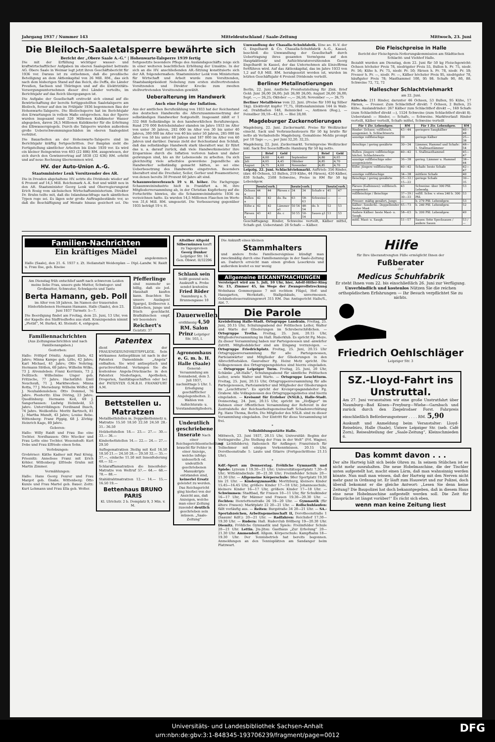Jahrgang 1937 / Nummer 143 Mitteldeutschland / Saale-Zeitung Mittwoch, 23. Juni
Die Bleiloch-Saaletalsperre bewährte sich
Bericht der „Obere Saale A.-G.“ | Hohenwarte-Talsperre 1939 fertig
Die mit der Erfüllung wichtiger wasser- und kraftwirtschaftlicher Aufgaben im oberen Saalegebiet betraute AG. Obere Saale in Weimar legt jetzt ihren Geschäftsbericht für 1936 vor. Daraus ist zu entnehmen, daß die preußische Beteiligung an dem Aktienkapital von 26 Mill. RM., das sich nach dem bisherigen Stand auf das Reich, die Deffa, die Länder Preußen, Sachsen und Thüringen und auf die Elektrizitäts-Versorgungsunternehmen dieser drei Länder verteilte, im Berichtsjahr auf das Reich übergegangen ist.
Die Aufgabe der Gesellschaft erstreckt sich einmal auf die Bewirtschaftung der bereits fertiggestellten Saaletalsperre am Bleiloch, ferner auf den im Frühjahr 1936 begonnenen Bau der Hohenwarte-Talsperre. Die Bleilochsperre hat im Berichtsjahr den Erwartungen in vollem Maße entsprochen. Aus der Sperre wurden insgesamt rund 320 Millionen Kubikmeter Wasser abgegeben, davon 26,5 Millionen Kubikmeter für die Erhöhung des Elbwasserspiegels. Durch die Talsperre wurden außerdem große Ueberschwemmungsschäden im oberen Saalegebiet verhütet.
Die Bauarbeiten an der Hohenwarte-Talsperre sind im Berichtsjahr kräftig fortgeschritten. Der Bauplan sieht die Fertigstellung sämtlicher Arbeiten bis Ende 1939 vor. Es wird ein kleiner Reingewinn von 403 (22 886) RM. ausgewiesen, der sich durch den Gewinnvortrag auf 5038 (32 636) RM. erhöht und auf neue Rechnung übernommen wird.
HV. der Auto-Union A.-G.
Staatsminister Lenk Vorsitzender des AR.
Die in Dresden abgehaltene HV. setzte die Dividende wieder auf 6 Prozent auf 14,5 Mill. Reichsmark A.-K. fest und wählt neu in den AR. Staatsminister Georg Lenk und Oberregierungsrat Erich Rosig vom sächsischen Wirtschaftsministerium. Direktor Dr. Bruhn teilte mit, daß die Inlandsnachfrage nach sämtlichen Typen rege sei. Es lägen sehr große Auftragsbestände vor, so daß die Beschäftigung auf Monate hinaus gesichert sei. Die fortgesetzte besondere Pflege des Auslandsgeschäfts zeige sich in einer weiteren beachtlichen Erhöhung der Umsätze. In der sich an die HV. anschließenden AR.-Sitzung konstituierte sich der AR. folgendermaßen: Staatsminister Lenk vom Ministerium für Wirtschaft und Arbeit wurde zum Vorsitzenden, Staatsbankpräsident Nebelung zum ersten stellvertretenden Vorsitzenden und Direktor Krecke zum zweiten stellvertretenden Vorsitzenden gewählt.
Ueberalterung im Handwerk
Auch eine Folge der Inflation.
Aus der amtlichen Berufszählung von 1933 hat der Reichsstand des deutschen Handwerks die Alterszusammensetzung der selbständigen Handwerker festgestellt. Insgesamt zählt er 1 332 068 Selbständige in den handwerklichen Berufszweigen. Rund 270 000 Betriebsinhaber standen im Jahre 1933 im Alter von unter 30 Jahren, 292 000 im Alter von 30 bis unter 40 Jahren, 300 000 im Alter von 40 bis unter 50 Jahren, 285 000 im Alter von 50 bis unter 60 Jahren und 187 000 im Alter von 60 Jahren und darüber. Daraus zieht der Reichsstand den Schluß, daß das selbständige Handwerk stark überaltert war. Er führt das u. a. darauf zurück, daß viele Handwerksmeister ihre Ersparnisse durch die Inflation verloren haben und daher gezwungen sind, bis an ihr Lebensende zu arbeiten. Da sich gleichzeitig viele arbeitslos gewordene Jugendliche als Handwerker selbständig gemacht hätten, so sei eine Ueberbesetzung des Handwerks eingetreten. Besonders überaltert sind die Drechsler, Seiler, Gerber und Posamentierer, von denen bereits 30 Prozent 60 Jahre alt sind.
Schaumweinverbrauch 19 v. H. höher. Die Fachgruppe Schaumweinindustrie hielt in Frankfurt a. M. ihre Mitgliederversammlung ab, in der Christian Kupferberg auf die Fortschritte hinwies, die die Schaumweinindustrie 1936 zu verzeichnen hatte. Es wurden 14,5 Millionen Flaschen im Werte von 31,6 Mill. RM. umgesetzt. Die Verbesserung gegenüber 1935 beträgt 19 v. H.
Umwandlung der Chasalla-Schuhfabrik. Eine ao. H.-V. der G. Engelhardt & Co. Chasalla-Schuhfabrik A.-G., Kassel, beschloß die Umwandlung der Gesellschaft durch Uebertragung ihres gesamten Vermögens auf den Hauptaktionär und Aufsichtsratsvorsitzenden Georg Engelhardt in Kassel, der das Unternehmen als Einzelfirma fortführen wird. Auf das Aktienkapital, das im Jahre 1933 von 1,2 auf 0,8 Mill. RM. herabgesetzt worden ist, wurden im letzten Geschäftsjahr 4 Prozent Dividende verteilt.
Berliner Metallnotierungen
Berlin, 22. Juni. Amtliche Preisfeststellung für Zink. Brief Geld: Juni 26,00 26,00; Juli 26,00 26,00; August 26,00 26,00; Sept. —,— 26,25; Oktober —,— 26,50; November —,— 26,75
Berliner Metallbörse vom 22. Juni. (Preise für 100 kg Silber 1kg). Elektrolyt kupfer 77,75, Hüttenaluminium 144 in Walz- od. Drahtballen 148, Reinnickel —, Antimon (Reg.), — Feinsilber 39,10—42,10. — Blei 28,00.
Magdeburger Zuckernotierungen
Magdeburg, 22. Juni. Zuckermarkt. Preise für Weißzucker einschl. Sack und Verbrauchssteuern für 50 kg brutto für netto ab Verladestelle Magdeburg. Gemahlene Mehlis prompt per 10 Tage —,—, per Juni 32,20. 32,25.
Magdeburg, 22. Juni. Zuckermarkt. Terminpreise Weißzucker inkl. Sack frei Seeschiffseite Hamburg für 50 kg netto.
| | Brief | Geld | | Brief | Geld |
| --- | --- | --- | --- | --- | --- |
| Juni | 4,60 | 4,40 | September | 4,80 | 4,65 |
| Juli | 4,65 | 4,45 | Oktober | 4,85 | 4,70 |
| August | 4,75 | 4,60 | November | 4,85 | 4,70 |
Leipzig, 22. Juni. Schlachtviehmarkt. Auftrieb: 356 Rinder, (dav. 40 Ochsen, 53 Bullen, 219 Kühe, 44 Färsen), 420 Kälber, 830 Schafe, 2508 Schweine, Preise in RM für 50 kg Lebendgew.
| | heute | vorh. | | heute | vorh. | | heute | vorh. |
| --- | --- | --- | --- | --- | --- | --- | --- | --- |
| Ochsen a | 44 | 44 | Färsen c | 34 | 34 | Schafe e | 45 | 47 |
| Bullen a | 42 | 42 | do. Ba | 63 | 58-63 | Schweine | — | — |
| Kühe a | 42 | 42 | Lämmer a1 | 50 54 | 48-54 | do. b | 52 | 53 |
| Färsen a | 43 | 43 | do. c | 50 55 | 50-54 | Sauen g1 | 53 | 53 |
Geschäftsgang: Rinder, Schweine verteilt, Kälber mittel, Schafe gut. Ueberstand: 28 Schafe — Kälber.
Die Fleischpreise in Halle
Bericht der Fleischpreis-Notierungskommission am Städtischen Schlacht- und Viehhof Halle.
Bezahlt wurden am Dienstag, dem 22. Juni für 50 kg Fleischgewicht: Ochsen höchster Preis 78, niedrigster Preis 55, Bullen h. Pr. 75, niedr. Pr. 56; Kühe h. Pr. 75, niedr. Pr. 50; Färsen h. Pr. 78, niedr. Pr. 59; Fresser h. Pr. —, niedr. Pr. —, Kälber höchster Preis 95, niedrigster 78, häufigster Preis 78; Masthammel 100, 95 98. Schafe 90, 80, 88. Schweine 72, 72, 72
Hallescher Schlachtviehmarkt
am 22. Juni.
Auftrieb: 211 Rinder, darunter 46 Ochsen, 53 Bullen, 95 Kühe, 17 Färsen, — Fresser. Zum Schlachthof direkt: 7 Ochsen, 2 Bullen, 25 Kühe. Auslandrinder: 267 Kälber zum Schlachthof direkt —, 169 Schafe (zum Schlachthof direkt —), 1524 Schweine (zum Schlachthof direkt 8). Ueberstand: — Rinder, — Schafe, — Schweine. Marktverlauf: Rinder verteilt, Kälber verteilt, Schafe mittel, Schweine verteilt
| Für 1 Ztr. Lebendgew. | RM | Für 1 Ztr. Lebendgew. | RM |
| --- | --- | --- | --- |
| Rinder: Ochsen: vollfleisch. ausgemäst. h. Schlachtwerts | 43—44 | geringere Saugkälber | 40—48 |
| sonstige vollfleischige | 39 | geringe Kälber | 25—38 |
| fleischige / gering genährte | 30—34 | Lämmer, Hammel und Schafe: 1. Stallmastlämmer | 48—54 |
| Bullen: jüngere vollfleischige höchst. Schlachtwerts | 40—42 | 1. Stallmasthammel | 45—47 |
| sonstige vollfleischige oder ausgemästete | 36—38 | gering. Lämmer u. Hammel | 38—44 |
| Kühe: jüngere vollfleischige | 40—42 | Schafe: beste Schafe | 42—47 |
| sonstige vollfleischige | 34—38 | mittlere Schafe | 40 |
| fleischige / gering genährte | 25—32 / 15—22 | geringe Schafe | 30—35 |
| Färsen (Kalbinnen): vollfleisch. ausgemäst. | 43 | Schweine: über 300 Pfd. Lebendg. | 53 |
| vollfleischige / fleischige | 37—39 / 30—33 | vollfl. Schw. v. etwa 240 b. 300 Pfd. | 53 |
| Fresser: mäßig genährt, Jungv. | — | b. 270 Pfd. Lebendgew. | 53 |
| Kälber: Sonderkl.: Doppellender bester Mast | 65—73 | b. 240 Pfd. Lebendgew. | 52 |
| Andere Kälber: beste Mast- u. Saugk. | 58—63 | b. 200 Pfd. Lebendgew. | 49 |
| mittl. Mast- u. Saugk. | 51—57 | Sauen: fette Specksauen / andere Sauen | 53 / — |
Familien-Nachrichten
Ein kräftiges Mädel
angekommen
Halle (Saale), den 21. 6. 1937 z. Zt. Heilanstalt Weidenplan — Dipl.-Landw. W. Raidt u. Frau Ilse, geb. Kneise
Am Dienstag früh entschlief sanft nach schwerem Leiden meine liebe Frau, unsere gute Mutter, Schwieger- und Großmutter, Schwester, Schwägerin und Tante
Berta Hamann, geb. Poll
im Alter von 59 Jahren. Im Namen der trauernden Hinterbliebenen Hermann Hamann. Halle (Saale), den 23. Juni 1937 Turmstr. 5—7.
Die Beerdigung findet am Freitag, dem 25. Juni, 13 Uhr, von der Kapelle des Südfriedhofes aus statt. Kranzspenden nimmt „Pietät“, M. Burkel, Kl. Steinstr. 4, entgegen.
Pfefferlinge
sind nunmehr so billig, daß sie jed. Haushalt kaufen kann. Beachten Sie unsere Auslagen! Spargel, Erdbeeren z. Einkochen, junge und frisch geschlacht. Brathähnchen empf. wir besonders
Reichert's
Geiststr. 37
Familiennachrichten
(Aus Zeitungsnachrichten und nach Familienangaben.)
Gestorben:
Halle: Frithjof Dönitz; August Elste, 62 Jahre; Minna Kampe geb. Litte, 42 Jahre; Karl Michael, 61 Jahre; Otto Nehring; Hermann Stößen, 69 Jahre; Wilhelm Wilke, 73 J. Alvensleben: Franz Kerrinnis, 73 J. Delitzsch: Wilhelmine Unger geb. Fritzsche, 77 Jahre. Hachstüfel: Emil Neuchsuß, 71 J. Marktwerben: Minna Rotta, 77 J. Merseburg: Wilhelm Wölfer, 69 J. Neuhaldensleben: Otto Dommel, 76 Jahre. Piesteritz: Elsa Döring, 23 Jahre. Quedlinburg: Hermann Keil, 69 J. Sangerhausen: Ludwig Helmbold, 53 Jahre. Unterröblingen: Ferdinand Busch, 74 Jahre. Weißenfels: Moritz Bartzsch, 81 J.; Martha Mundt, 43 Jahre; Louise Rebe. Wittenberg: Franz Pippig, 68 J. Zörbig: Heinrich Kage, 89 Jahre.
Geboren:
Halle: Willy Raidt und Frau Ilse eine Tochter. Nordhausen: Otto Wiecker und Frau Lotte eine Tochter. Wesenstedt: Kurt Dobe und Frau Elfriede einen Sohn.
Verlobungen:
Grobörner: Käthe Kadner mit Paul König. Priesnitz: Anneliese Franz mit Erich Köhler. Wittenberg: Elfriede Gruhn mit Martin Zimmer.
Vermählungen:
Halle: Hans Georg Feurer und Frau Margot geb. Gnabs. Wittenberg: Otto Kunze und Frau Martel geb. Bauer. Zeitz: Kurt Lehmann und Frau Ella geb. Wolter.
Patentex
dient der FRAUENGESUNDHEITSPFLEGE. Sein wirksames Antiseptikum ist nach in der Patentex Damenbinde „Angela“ enthalten. Sie wird antiseptisch und geruchverhütend. Verlangen Sie die kostenlose Angela-Drucksache in den Patentex Niederlagen, Apotheken, Drogerien, Sanitätsgeschäften oder bei der PATENTEX G.M.B.H. FRANKFURT A.M.
Bettstellen u. Matratzen
Metallbettstellen m. Doppelkettennetz u. Matratze 15.50 18.50 22.50 24.50 28.- 31.- 36.50
Holzbettstellen 18.— 23.— 27.— 30.— 33.— 36.—
Kinderbettstellen 14.— 22.— 24.— 27.— 29.50
Auflegematratzen 3teilig mit Keil 16.50 18.50 21.— 24.50 28.— 29.50 32.— 35.— 37.—, einlache 11.50 mit Innenfederung 48.— 52.—
Schlaraffiamatratzen die Innenfeder-Matratze von Weltruf 57.— 64.— 68.— 78.— 88.—
Stahldrahtmatratzen 12.— 14.— 15.— 16.50 19.—
Bettenhaus BRUNO PARIS
Kl. Ulrichstr. 2 b. Domplatz 9, 3 Min. v. M.
Altsilber Altgold Silbermünzen kauft zu Tagespreisen Georg Dunker Leipziger Str. 16 Gen. Obwst. II/32296
Schlank sein heißt gesund sein. Auskunft u. Probe sendet kostenlos Fried Röder Naumburg a. S. Brunnengasse 10
Dauerwellen erstklassig 4,50 RM. Salon Prinz Leipziger Str. 103, I.
Agronomhaus e. G. m. b. H. Halle (Saale) General-Versammlung am Sonnabend, dem 3. Juli 1937, nachmittags 5 Uhr. 1. Erledigung geschäftlicher Angelegenheiten. 2. Wahlen von Aufsichtsrats- u. Vorstandsmitgliedern.
Undeutlich geschriebene Inserate Nach einer Reichsgerichtsentscheidung braucht für Fehler in einer Anzeige, welche infolge unleserlich od. undeutlich geschriebenen Manuskripts entstanden sind, keinerlei Ersatz geleistet zu werden. Das Reichsgericht ging hierbei von der Ansicht aus, daß Anzeigen, welche man einer Zeitung zusendet deutlich geschrieben sein müssen. „Saale-Zeitung“
Die Ankunft eines kleinen
Stammhalters
und andere frohe Familienereignisse kündigt man zweckmäßig durch eine Familienanzeige in der Saale-Zeitung an. Dadurch erreicht man einen großen Leserkreis und außerdem kostet es nur wenig
Allgemeine BEKANNTMACHUNGEN
Versteigert wird am 5. Juli, 10 Uhr, hier, Adolf-Hitler-Ring Nr. 13, Zimmer 45, im Wege der Zwangsvollstreckung Wohnhaus Gommergasse 7 mit rechtem Flügel, Hof- und Hausgarten, Werkstatt-, Stallgebäude, unvermessen. Gebäudesteuernutzungswert 315 RM. Das Amtsgericht Halle/S., Abt. 7.
Die Parole
Kreisleitung Halle-Stadt. Ortsgruppe Landrain. Freitag, 25. Juni, 20.15 Uhr, Schulungsabend der Politischen Leiter, Walter und Warte der Gliederungen im Schreberschlößchen. — Ortsgruppe Trotha. Freitag, 25. Juni, 20.15 Uhr, Mitgliederversammlung im Hall. Ruderklub. Es spricht Pg. Meye. Zu dieser Versammlung haben nur Parteigenossen und -anwärter Zutritt. Mitgliedsbücher sind am Eingang vorzuzeigen. — Ortsgruppe Friedrichplatz. Freitag, 25. Juni, 20.15 Uhr Ortsgruppenversammlung für alle Parteigenossen, Parteianwärter und Mitglieder der Gliederungen in den Albrechtfestsälen. Gauredner Pg. Heinz Metz spricht. Die Volksgenossen des Ortsgruppengebietes sind hierzu eingeladen. — Ortsgruppe Leipziger Turm. Freitag, 25. Juni, 20 Uhr, Schänke „Alt-Halle“, Schulungsabend für sämtliche Politischen Leiter, sowie Walter und Warte. — Ortsgruppe Leuchtturm. Freitag, 25. Juni, 20.15 Uhr, Ortsgruppenversammlung für alle Parteigenossen, Parteianwärter und Mitglieder der Gliederungen im „Leuchtturm“. Es spricht der Kreispropagandaleiter Pg. Grabow. Alle Volksgenossen des Ortsgruppengebietes sind hierzu eingeladen. — Kreisamt für Erzieher (NSLB.), Halle-Stadt. Donnerstag, 24. Juni, 20.15 Uhr, spricht im „Hofjäger“ im Rahmen einer öffentlichen Versammlung der Referent in der Zentralstelle der Reichsarbeitsgemeinschaft Schadenverhütung Pg. Hans Thoma, Berlin. Die Mitglieder des NSLB. sind zu dieser Versammlung eingeladen. Der Eintritt für diese Versammlung ist frei.
*
Volksbildungsstätte Halle.
Mittwoch, 23. Juni 1937, 20.15 Uhr, Universität: Beginn der Vortragsreihe „Die Stellung der Frau in der Welt“ (Frl. Wagner, mit Lichtbildern); Italienisch für Anfänger; Französisch für Teilnehmer mit einigen Vorkenntnissen. 20.15 Uhr, Dorotheenstraße 1: Laute und Gitarre (Fortgeschrittene 21.15 Uhr).
*
KdF.-Sport am Donnerstag. Fröhliche Gymnastik und Spiele: Lyzeum I 19.30—21 Uhr; Universitätssportplatz 7.30—9 Uhr; Wittekindschule 20—21.30 Uhr; Freiimfelder Schule 20—21.30 Uhr. — Allgemeine Körperschule: 98er Sportplatz 19.30 bis 21 Uhr. — Kindergymnastik: Moritzburg, kleinere Kinder 15.45—16.45 Uhr, größere Kinder 17—18 Uhr; Johannesschule, kleinere Kinder 16—17 Uhr, größere Kinder 17—18 Uhr. — Schwimmen: Stadtbad, für Frauen 10—11 Uhr, für Schulkinder 16—17 Uhr, für Männer und Frauen 19.30—20.30 Uhr. — Fechten: Henriettenstraße 26 19—20 Uhr. — Gymnastik (für ältere Frauen): Marktplatz 22 20—21 Uhr. — Rollschuhlaufen: fällt vorläufig aus. — Reiten: Burgstraße 34 20—21 Uhr. — SA.-Sportabzeichen, Arbeitsgemeinschaft II, Dorotheenstraße 1 (Saaum! KdF.): 20—21 Uhr. — Radfahren: Reichshof 17.30—19.30 Uhr. — Rudern: Hall. Ruderclub Böllberg 19—20.30 Uhr. Diemitz. Fröhliche Gymnastik und Spiele: Freiimfelder Schule 20—21 Uhr. Lettin. Jiu-Jitsu: Gasthaus „Zur Erholung“ 20—21.30 Uhr. Ammendorf. Allgem. Körperschule: Kampfbahn 18—19.30 Uhr. Der Tennisbetrieb hat bereits begonnen. Anmeldungen an den Tennisplätzen am Sandanger beim Platzwart.
Hilfe
für Ihre überanstrengten Füße ermöglicht Ihnen der
Fußberater
der
Medicus Schuhfabrik
Er steht Ihnen vom 22. bis einschließlich 26. Juni zur Verfügung. Unverbindlich und kostenlos Nützen Sie die reichen orthopädischen Erfahrungen — Ihr Besuch verpflichtet Sie zu nichts.
Friedrich Oehlschläger
Leipziger Str. 3
SZ.-Lloyd-Fahrt ins Unstruttal.
Am 27. Juni veranstalten wir eine große Unstrutfahrt über Naumburg—Bad Kösen—Freyburg—Wiehe—Garnbach und zurück durch den Ziegelrodaer Forst. Fahrpreis einschließlich Beförderungssteuer . . . . RM. 5,90
Auskunft und Anmeldung beim Veranstalter: Lloyd-Reisebüro, Halle (Saale), Untere Leipziger Str. (neb. Café Zorn), Reiseabteilung der „Saale-Zeitung“, Kleinschmieden 6.
Das kommt davon . . .
Der alte Hartwig hält sich beide Ohren zu. In seinem Stübchen ist es nicht mehr auszuhalten. Die neue Hobelmaschine, die der Tischler unten aufgestellt hat, macht einen Lärm, daß man wahnsinnig werden könnte. Nun muß man wissen, daß der Hartwig mit den Nerven nicht mehr ganz in Ordnung ist. Er läuft zum Hauswirt und zur Polizei, doch überall bekommt er die gleiche Antwort: „Lesen Sie denn keine Zeitung? Die Baupolizei hat doch bekanntgegeben, daß in diesem Haus eine neue Hobelmaschine aufgestellt werden soll. Die Zeit für Einsprüche ist längst vorüber!“ Es rächt sich eben,
wenn man keine Zeitung liest
Universitäts- und Landesbibliothek Sachsen-Anhalt
urn:nbn:de:gbv:3:1-848345-193706239/fragment/page=0012
DFG